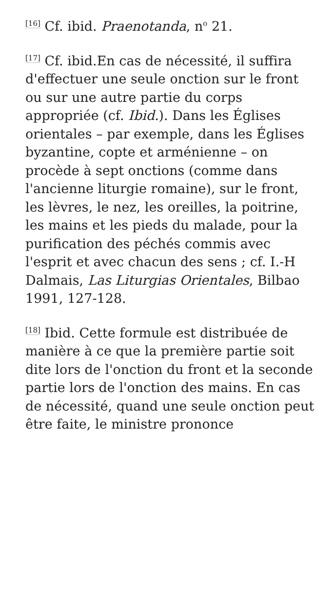<sup>[16]</sup> Cf. ibid. Praenotanda, n<sup>o</sup> 21.
<sup>[17]</sup> Cf. ibid.En cas de nécessité, il suffira d'effectuer une seule onction sur le front ou sur une autre partie du corps appropriée (cf. Ibid.). Dans les Églises orientales – par exemple, dans les Églises byzantine, copte et arménienne – on procède à sept onctions (comme dans l'ancienne liturgie romaine), sur le front, les lèvres, le nez, les oreilles, la poitrine, les mains et les pieds du malade, pour la purification des péchés commis avec l'esprit et avec chacun des sens ; cf. I.-H Dalmais, Las Liturgias Orientales, Bilbao 1991, 127-128.
<sup>[18]</sup> Ibid. Cette formule est distribuée de manière à ce que la première partie soit dite lors de l'onction du front et la seconde partie lors de l'onction des mains. En cas de nécessité, quand une seule onction peut être faite, le ministre prononce